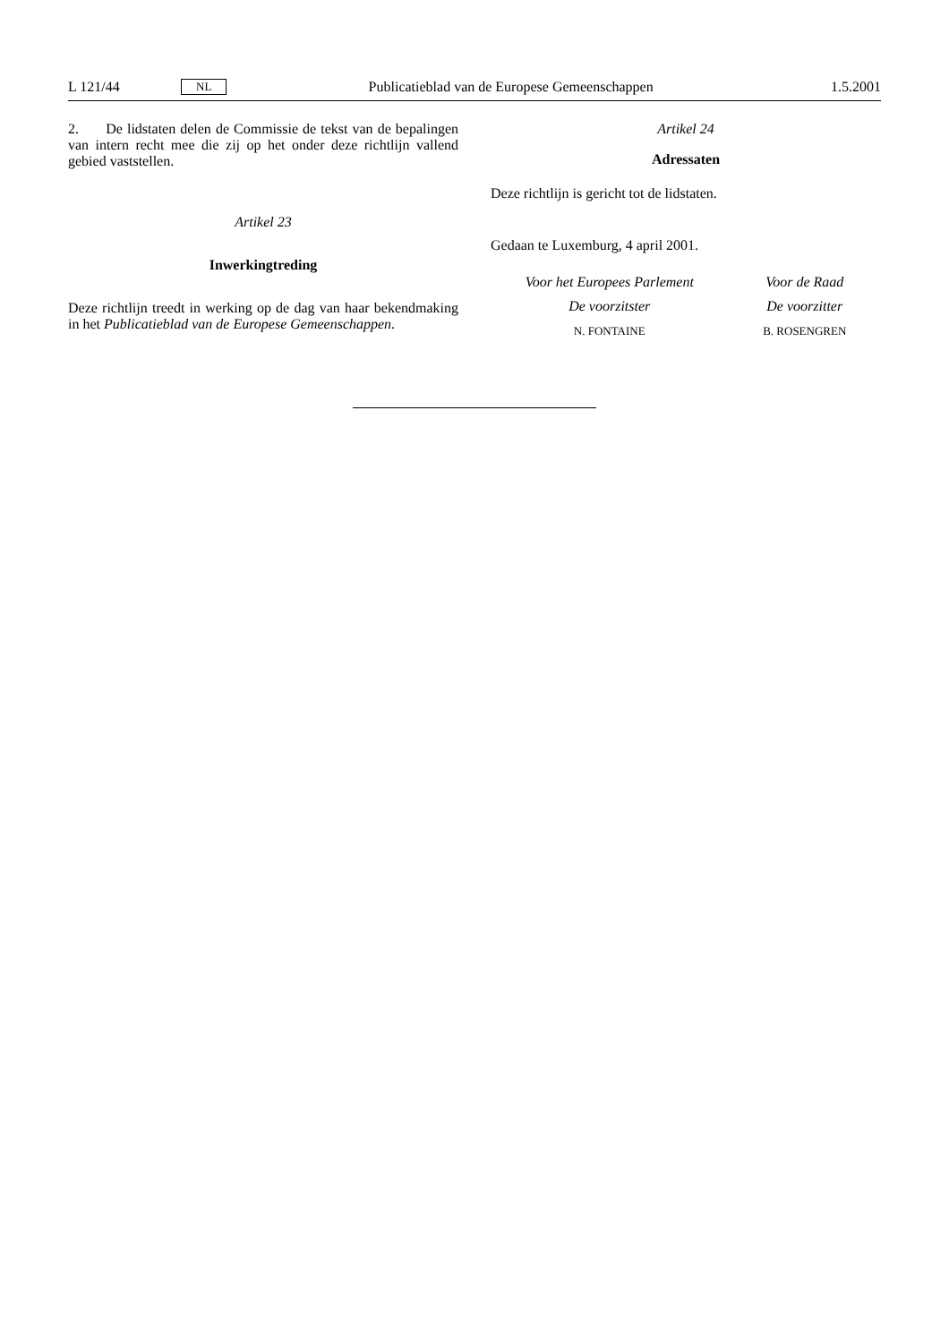L 121/44 NL Publicatieblad van de Europese Gemeenschappen 1.5.2001
2. De lidstaten delen de Commissie de tekst van de bepalingen van intern recht mee die zij op het onder deze richtlijn vallend gebied vaststellen.
Artikel 23
Inwerkingtreding
Deze richtlijn treedt in werking op de dag van haar bekendmaking in het Publicatieblad van de Europese Gemeenschappen.
Artikel 24
Adressaten
Deze richtlijn is gericht tot de lidstaten.
Gedaan te Luxemburg, 4 april 2001.
Voor het Europees Parlement
De voorzitster
N. FONTAINE
Voor de Raad
De voorzitter
B. ROSENGREN